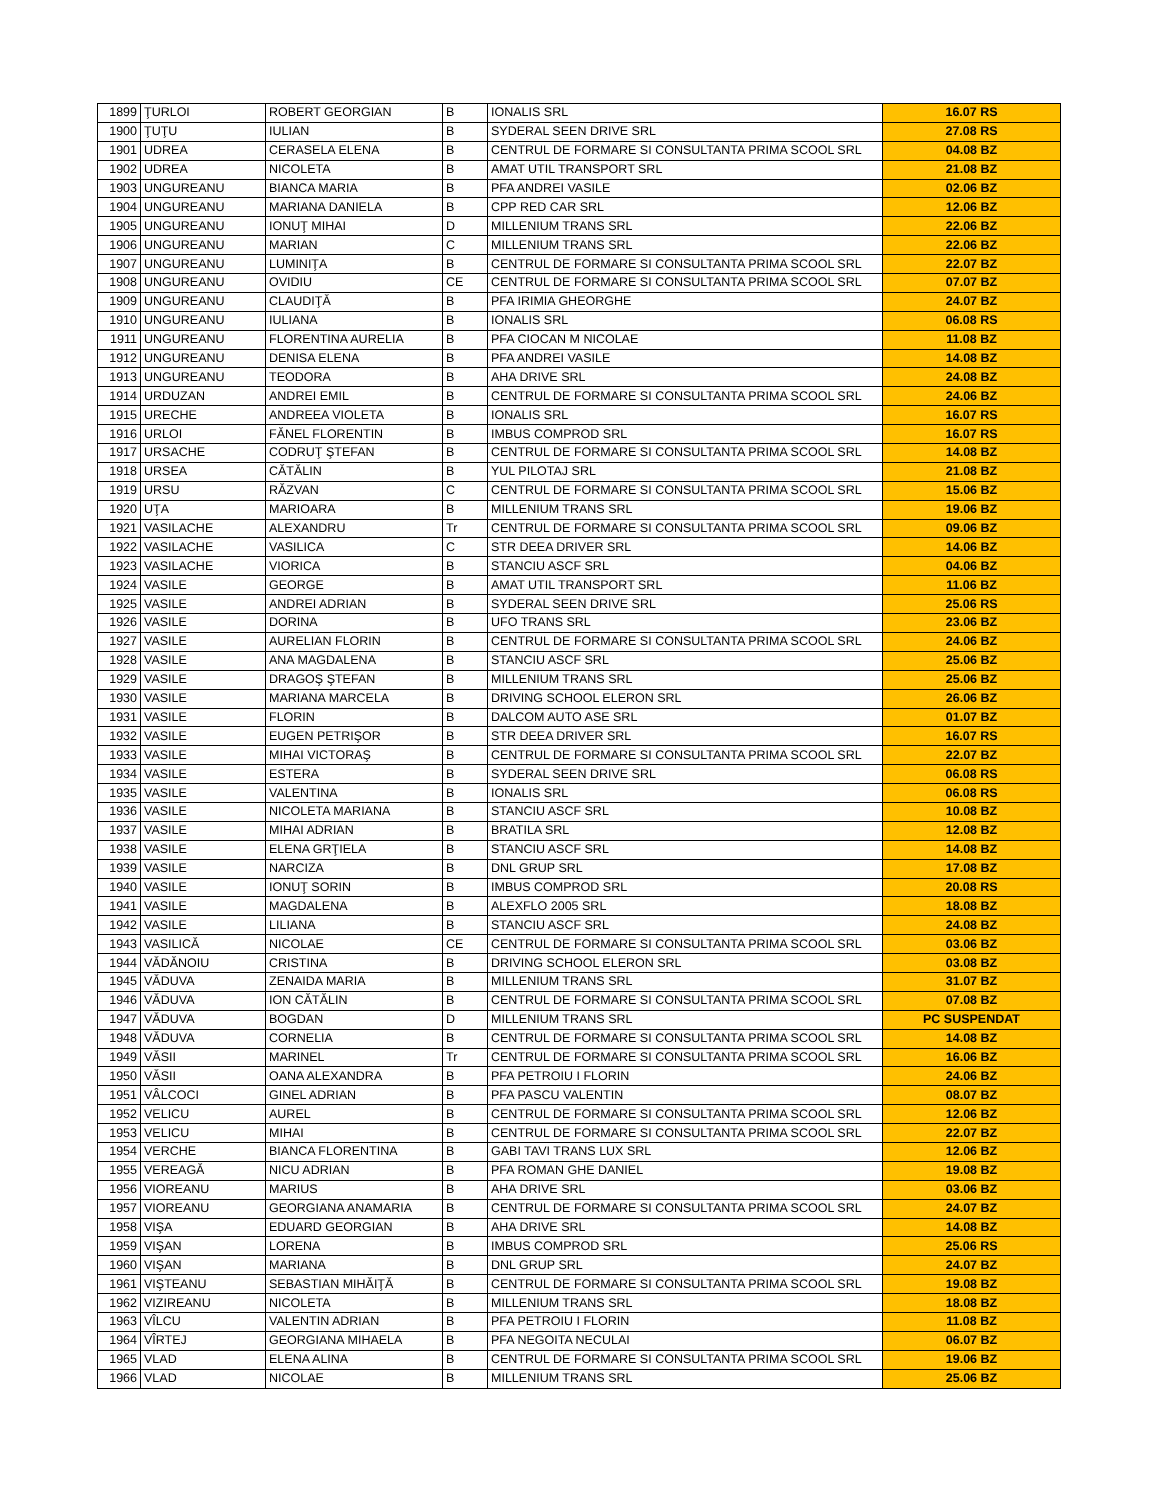| 1899 | ŢURLOI | ROBERT GEORGIAN | B | IONALIS SRL | 16.07 RS |
| 1900 | ŢUŢU | IULIAN | B | SYDERAL SEEN DRIVE SRL | 27.08 RS |
| 1901 | UDREA | CERASELA ELENA | B | CENTRUL DE FORMARE SI CONSULTANTA PRIMA SCOOL SRL | 04.08 BZ |
| 1902 | UDREA | NICOLETA | B | AMAT UTIL TRANSPORT SRL | 21.08 BZ |
| 1903 | UNGUREANU | BIANCA MARIA | B | PFA ANDREI VASILE | 02.06 BZ |
| 1904 | UNGUREANU | MARIANA DANIELA | B | CPP RED CAR SRL | 12.06 BZ |
| 1905 | UNGUREANU | IONUŢ MIHAI | D | MILLENIUM TRANS SRL | 22.06 BZ |
| 1906 | UNGUREANU | MARIAN | C | MILLENIUM TRANS SRL | 22.06 BZ |
| 1907 | UNGUREANU | LUMINIŢA | B | CENTRUL DE FORMARE SI CONSULTANTA PRIMA SCOOL SRL | 22.07 BZ |
| 1908 | UNGUREANU | OVIDIU | CE | CENTRUL DE FORMARE SI CONSULTANTA PRIMA SCOOL SRL | 07.07 BZ |
| 1909 | UNGUREANU | CLAUDIŢĂ | B | PFA IRIMIA GHEORGHE | 24.07 BZ |
| 1910 | UNGUREANU | IULIANA | B | IONALIS SRL | 06.08 RS |
| 1911 | UNGUREANU | FLORENTINA AURELIA | B | PFA CIOCAN M NICOLAE | 11.08 BZ |
| 1912 | UNGUREANU | DENISA ELENA | B | PFA ANDREI VASILE | 14.08 BZ |
| 1913 | UNGUREANU | TEODORA | B | AHA DRIVE SRL | 24.08 BZ |
| 1914 | URDUZAN | ANDREI EMIL | B | CENTRUL DE FORMARE SI CONSULTANTA PRIMA SCOOL SRL | 24.06 BZ |
| 1915 | URECHE | ANDREEA VIOLETA | B | IONALIS SRL | 16.07 RS |
| 1916 | URLOI | FĂNEL FLORENTIN | B | IMBUS COMPROD SRL | 16.07 RS |
| 1917 | URSACHE | CODRUŢ ŞTEFAN | B | CENTRUL DE FORMARE SI CONSULTANTA PRIMA SCOOL SRL | 14.08 BZ |
| 1918 | URSEA | CĂTĂLIN | B | YUL PILOTAJ SRL | 21.08 BZ |
| 1919 | URSU | RĂZVAN | C | CENTRUL DE FORMARE SI CONSULTANTA PRIMA SCOOL SRL | 15.06 BZ |
| 1920 | UŢA | MARIOARA | B | MILLENIUM TRANS SRL | 19.06 BZ |
| 1921 | VASILACHE | ALEXANDRU | Tr | CENTRUL DE FORMARE SI CONSULTANTA PRIMA SCOOL SRL | 09.06 BZ |
| 1922 | VASILACHE | VASILICA | C | STR DEEA DRIVER SRL | 14.06 BZ |
| 1923 | VASILACHE | VIORICA | B | STANCIU ASCF SRL | 04.06 BZ |
| 1924 | VASILE | GEORGE | B | AMAT UTIL TRANSPORT SRL | 11.06 BZ |
| 1925 | VASILE | ANDREI ADRIAN | B | SYDERAL SEEN DRIVE SRL | 25.06 RS |
| 1926 | VASILE | DORINA | B | UFO TRANS SRL | 23.06 BZ |
| 1927 | VASILE | AURELIAN FLORIN | B | CENTRUL DE FORMARE SI CONSULTANTA PRIMA SCOOL SRL | 24.06 BZ |
| 1928 | VASILE | ANA MAGDALENA | B | STANCIU ASCF SRL | 25.06 BZ |
| 1929 | VASILE | DRAGOŞ ŞTEFAN | B | MILLENIUM TRANS SRL | 25.06 BZ |
| 1930 | VASILE | MARIANA MARCELA | B | DRIVING SCHOOL ELERON SRL | 26.06 BZ |
| 1931 | VASILE | FLORIN | B | DALCOM AUTO ASE SRL | 01.07 BZ |
| 1932 | VASILE | EUGEN PETRIŞOR | B | STR DEEA DRIVER SRL | 16.07 RS |
| 1933 | VASILE | MIHAI VICTORAŞ | B | CENTRUL DE FORMARE SI CONSULTANTA PRIMA SCOOL SRL | 22.07 BZ |
| 1934 | VASILE | ESTERA | B | SYDERAL SEEN DRIVE SRL | 06.08 RS |
| 1935 | VASILE | VALENTINA | B | IONALIS SRL | 06.08 RS |
| 1936 | VASILE | NICOLETA MARIANA | B | STANCIU ASCF SRL | 10.08 BZ |
| 1937 | VASILE | MIHAI ADRIAN | B | BRATILA SRL | 12.08 BZ |
| 1938 | VASILE | ELENA GRŢIELA | B | STANCIU ASCF SRL | 14.08 BZ |
| 1939 | VASILE | NARCIZA | B | DNL GRUP SRL | 17.08 BZ |
| 1940 | VASILE | IONUŢ SORIN | B | IMBUS COMPROD SRL | 20.08 RS |
| 1941 | VASILE | MAGDALENA | B | ALEXFLO 2005 SRL | 18.08 BZ |
| 1942 | VASILE | LILIANA | B | STANCIU ASCF SRL | 24.08 BZ |
| 1943 | VASILICĂ | NICOLAE | CE | CENTRUL DE FORMARE SI CONSULTANTA PRIMA SCOOL SRL | 03.06 BZ |
| 1944 | VĂDĂNOIU | CRISTINA | B | DRIVING SCHOOL ELERON SRL | 03.08 BZ |
| 1945 | VĂDUVA | ZENAIDA MARIA | B | MILLENIUM TRANS SRL | 31.07 BZ |
| 1946 | VĂDUVA | ION CĂTĂLIN | B | CENTRUL DE FORMARE SI CONSULTANTA PRIMA SCOOL SRL | 07.08 BZ |
| 1947 | VĂDUVA | BOGDAN | D | MILLENIUM TRANS SRL | PC SUSPENDAT |
| 1948 | VĂDUVA | CORNELIA | B | CENTRUL DE FORMARE SI CONSULTANTA PRIMA SCOOL SRL | 14.08 BZ |
| 1949 | VĂSII | MARINEL | Tr | CENTRUL DE FORMARE SI CONSULTANTA PRIMA SCOOL SRL | 16.06 BZ |
| 1950 | VĂSII | OANA ALEXANDRA | B | PFA PETROIU I FLORIN | 24.06 BZ |
| 1951 | VÂLCOCI | GINEL ADRIAN | B | PFA PASCU VALENTIN | 08.07 BZ |
| 1952 | VELICU | AUREL | B | CENTRUL DE FORMARE SI CONSULTANTA PRIMA SCOOL SRL | 12.06 BZ |
| 1953 | VELICU | MIHAI | B | CENTRUL DE FORMARE SI CONSULTANTA PRIMA SCOOL SRL | 22.07 BZ |
| 1954 | VERCHE | BIANCA FLORENTINA | B | GABI TAVI TRANS LUX SRL | 12.06 BZ |
| 1955 | VEREAGĂ | NICU ADRIAN | B | PFA ROMAN GHE DANIEL | 19.08 BZ |
| 1956 | VIOREANU | MARIUS | B | AHA DRIVE SRL | 03.06 BZ |
| 1957 | VIOREANU | GEORGIANA ANAMARIA | B | CENTRUL DE FORMARE SI CONSULTANTA PRIMA SCOOL SRL | 24.07 BZ |
| 1958 | VIŞA | EDUARD GEORGIAN | B | AHA DRIVE SRL | 14.08 BZ |
| 1959 | VIŞAN | LORENA | B | IMBUS COMPROD SRL | 25.06 RS |
| 1960 | VIŞAN | MARIANA | B | DNL GRUP SRL | 24.07 BZ |
| 1961 | VIŞTEANU | SEBASTIAN MIHĂIŢĂ | B | CENTRUL DE FORMARE SI CONSULTANTA PRIMA SCOOL SRL | 19.08 BZ |
| 1962 | VIZIREANU | NICOLETA | B | MILLENIUM TRANS SRL | 18.08 BZ |
| 1963 | VÎLCU | VALENTIN ADRIAN | B | PFA PETROIU I FLORIN | 11.08 BZ |
| 1964 | VÎRTEJ | GEORGIANA MIHAELA | B | PFA NEGOITA NECULAI | 06.07 BZ |
| 1965 | VLAD | ELENA ALINA | B | CENTRUL DE FORMARE SI CONSULTANTA PRIMA SCOOL SRL | 19.06 BZ |
| 1966 | VLAD | NICOLAE | B | MILLENIUM TRANS SRL | 25.06 BZ |